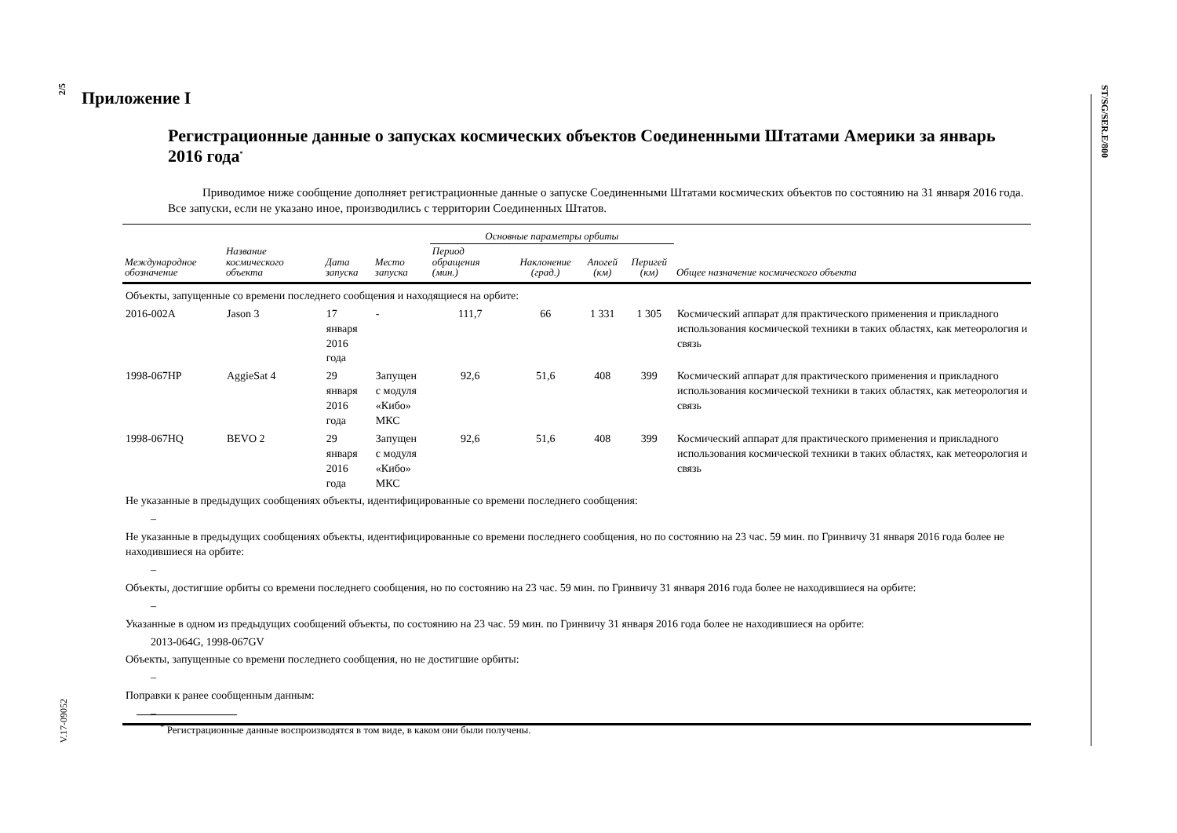2/5
V.17-09052
ST/SG/SER.E/800
Приложение I
Регистрационные данные о запусках космических объектов Соединенными Штатами Америки за январь 2016 года<sup>*</sup>
Приводимое ниже сообщение дополняет регистрационные данные о запуске Соединенными Штатами космических объектов по состоянию на 31 января 2016 года. Все запуски, если не указано иное, производились с территории Соединенных Штатов.
| | | | | Основные параметры орбиты | | | | |
| --- | --- | --- | --- | --- | --- | --- | --- | --- |
| Международное обозначение | Название космического объекта | Дата запуска | Место запуска | Период обращения (мин.) | Наклонение (град.) | Апогей (км) | Перигей (км) | Общее назначение космического объекта |
| Объекты, запущенные со времени последнего сообщения и находящиеся на орбите: | | | | | | | | |
| 2016-002A | Jason 3 | 17 января 2016 года | - | 111,7 | 66 | 1 331 | 1 305 | Космический аппарат для практического применения и прикладного использования космической техники в таких областях, как метеорология и связь |
| 1998-067HP | AggieSat 4 | 29 января 2016 года | Запущен с модуля «Кибо» МКС | 92,6 | 51,6 | 408 | 399 | Космический аппарат для практического применения и прикладного использования космической техники в таких областях, как метеорология и связь |
| 1998-067HQ | BEVO 2 | 29 января 2016 года | Запущен с модуля «Кибо» МКС | 92,6 | 51,6 | 408 | 399 | Космический аппарат для практического применения и прикладного использования космической техники в таких областях, как метеорология и связь |
| Не указанные в предыдущих сообщениях объекты, идентифицированные со времени последнего сообщения: | | | | | | | | |
| – | | | | | | | | |
| Не указанные в предыдущих сообщениях объекты, идентифицированные со времени последнего сообщения, но по состоянию на 23 час. 59 мин. по Гринвичу 31 января 2016 года более не находившиеся на орбите: | | | | | | | | |
| – | | | | | | | | |
| Объекты, достигшие орбиты со времени последнего сообщения, но по состоянию на 23 час. 59 мин. по Гринвичу 31 января 2016 года более не находившиеся на орбите: | | | | | | | | |
| – | | | | | | | | |
| Указанные в одном из предыдущих сообщений объекты, по состоянию на 23 час. 59 мин. по Гринвичу 31 января 2016 года более не находившиеся на орбите: | | | | | | | | |
| 2013-064G, 1998-067GV | | | | | | | | |
| Объекты, запущенные со времени последнего сообщения, но не достигшие орбиты: | | | | | | | | |
| – | | | | | | | | |
| Поправки к ранее сообщенным данным: | | | | | | | | |
| – | | | | | | | | |
<sup>*</sup> Регистрационные данные воспроизводятся в том виде, в каком они были получены.